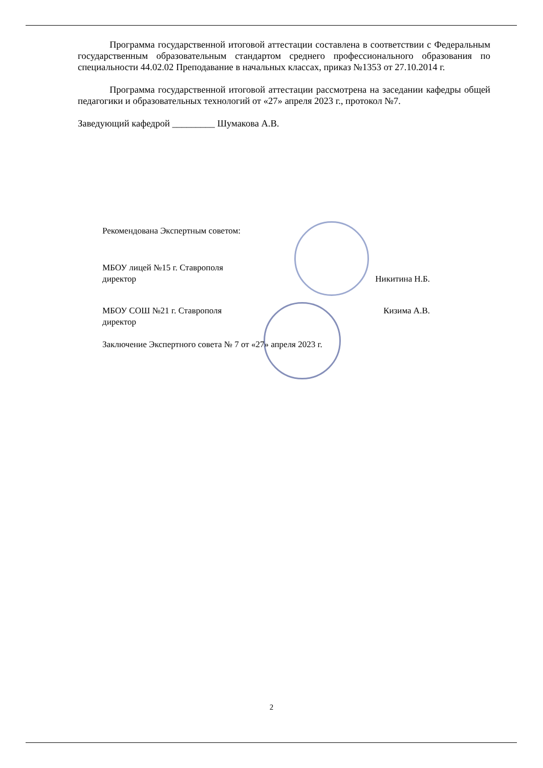Программа государственной итоговой аттестации составлена в соответствии с Федеральным государственным образовательным стандартом среднего профессионального образования по специальности 44.02.02 Преподавание в начальных классах, приказ №1353 от 27.10.2014 г.
Программа государственной итоговой аттестации рассмотрена на заседании кафедры общей педагогики и образовательных технологий от «27» апреля 2023 г., протокол №7.
Заведующий кафедрой _________ Шумакова А.В.
Рекомендована Экспертным советом:
МБОУ лицей №15 г. Ставрополя
директор Никитина Н.Б.
МБОУ СОШ №21 г. Ставрополя Кизима А.В.
директор
Заключение Экспертного совета № 7 от «27» апреля 2023 г.
2